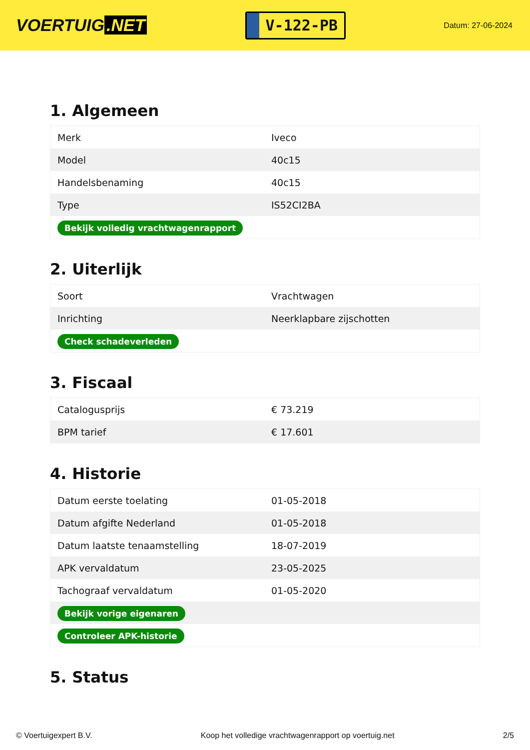VOERTUIG.NET
V-122-PB
Datum: 27-06-2024
1. Algemeen
| Merk | Iveco |
| Model | 40c15 |
| Handelsbenaming | 40c15 |
| Type | IS52CI2BA |
| Bekijk volledig vrachtwagenrapport | |
2. Uiterlijk
| Soort | Vrachtwagen |
| Inrichting | Neerklapbare zijschotten |
| Check schadeverleden | |
3. Fiscaal
| Catalogusprijs | € 73.219 |
| BPM tarief | € 17.601 |
4. Historie
| Datum eerste toelating | 01-05-2018 |
| Datum afgifte Nederland | 01-05-2018 |
| Datum laatste tenaamstelling | 18-07-2019 |
| APK vervaldatum | 23-05-2025 |
| Tachograaf vervaldatum | 01-05-2020 |
| Bekijk vorige eigenaren | |
| Controleer APK-historie | |
5. Status
© Voertuigexpert B.V. Koop het volledige vrachtwagenrapport op voertuig.net 2/5